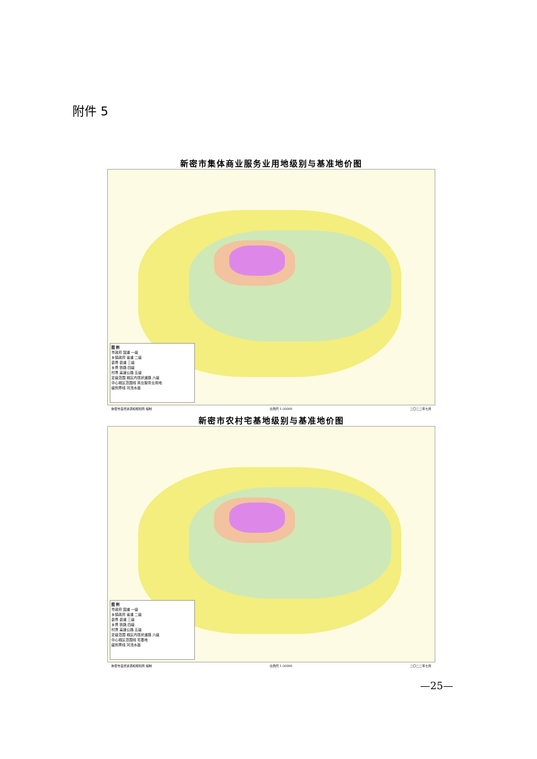附件 5
新密市集体商业服务业用地级别与基准地价图
图 例
市政府 国道 一级
乡镇政府 省道 二级
县界 县道 三级
乡界 铁路 四级
村界 高速公路 五级
定级范围 城区内现状道路 六级
中心城区范围线 商业服务业用地
级别界线 河流水面
新密市自然资源和规划局 编制 比例尺 1:50000 二〇二二年七月
新密市农村宅基地级别与基准地价图
图 例
市政府 国道 一级
乡镇政府 省道 二级
县界 县道 三级
乡界 铁路 四级
村界 高速公路 五级
定级范围 城区内现状道路 六级
中心城区范围线 宅基地
级别界线 河流水面
新密市自然资源和规划局 编制 比例尺 1:50000 二〇二二年七月
—25—